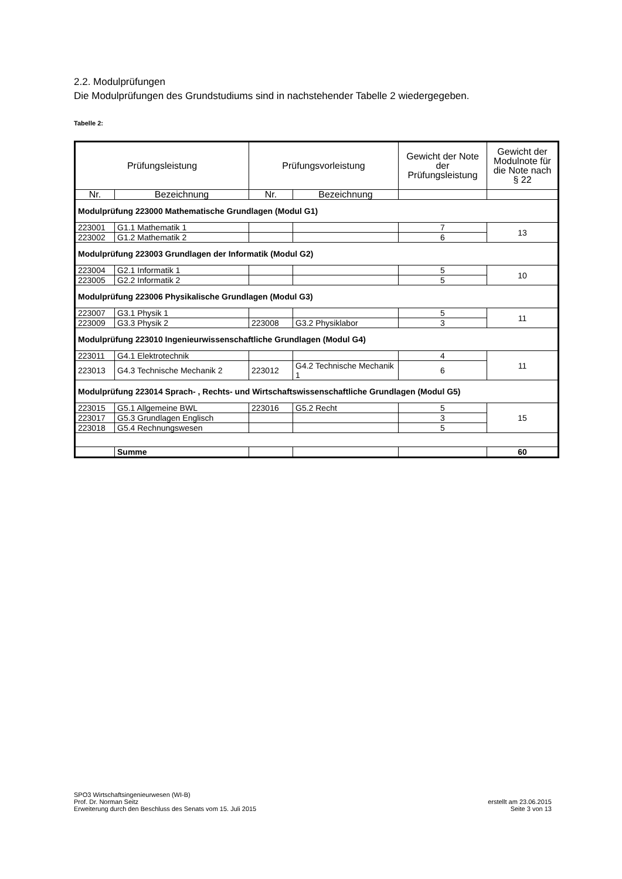2.2. Modulprüfungen
Die Modulprüfungen des Grundstudiums sind in nachstehender Tabelle 2 wiedergegeben.
Tabelle 2:
| Prüfungsleistung | | Prüfungsvorleistung | | Gewicht der Note der Prüfungsleistung | Gewicht der Modulnote für die Note nach § 22 |
| --- | --- | --- | --- | --- | --- |
| Nr. | Bezeichnung | Nr. | Bezeichnung | | |
| Modulprüfung 223000 Mathematische Grundlagen (Modul G1) | | | | | |
| 223001 | G1.1 Mathematik 1 | | | 7 | 13 |
| 223002 | G1.2 Mathematik 2 | | | 6 | |
| Modulprüfung 223003 Grundlagen der Informatik (Modul G2) | | | | | |
| 223004 | G2.1 Informatik 1 | | | 5 | 10 |
| 223005 | G2.2 Informatik 2 | | | 5 | |
| Modulprüfung 223006 Physikalische Grundlagen (Modul G3) | | | | | |
| 223007 | G3.1 Physik 1 | | | 5 | 11 |
| 223009 | G3.3 Physik 2 | 223008 | G3.2 Physiklabor | 3 | |
| Modulprüfung 223010 Ingenieurwissenschaftliche Grundlagen (Modul G4) | | | | | |
| 223011 | G4.1 Elektrotechnik | | | 4 | 11 |
| 223013 | G4.3 Technische Mechanik 2 | 223012 | G4.2 Technische Mechanik 1 | 6 | |
| Modulprüfung 223014 Sprach- , Rechts- und Wirtschaftswissenschaftliche Grundlagen (Modul G5) | | | | | |
| 223015 | G5.1 Allgemeine BWL | 223016 | G5.2 Recht | 5 | 15 |
| 223017 | G5.3 Grundlagen Englisch | | | 3 | |
| 223018 | G5.4 Rechnungswesen | | | 5 | |
| | Summe | | | | 60 |
SPO3 Wirtschaftsingenieurwesen (WI-B)
Prof. Dr. Norman Seitz
Erweiterung durch den Beschluss des Senats vom 15. Juli 2015
erstellt am 23.06.2015
Seite 3 von 13